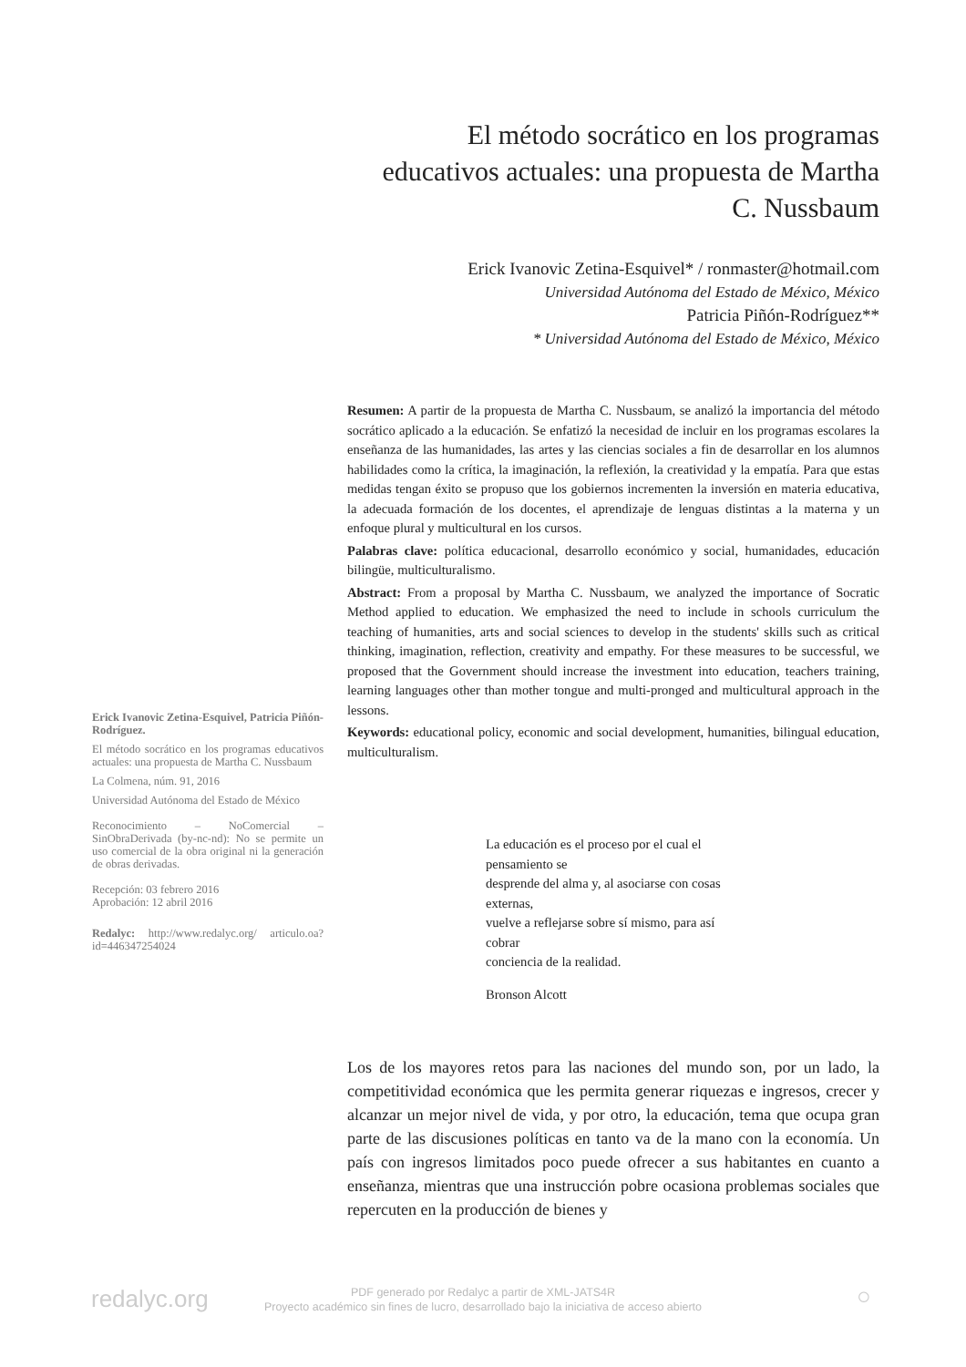El método socrático en los programas educativos actuales: una propuesta de Martha C. Nussbaum
Erick Ivanovic Zetina-Esquivel* / ronmaster@hotmail.com
Universidad Autónoma del Estado de México, México
Patricia Piñón-Rodríguez**
* Universidad Autónoma del Estado de México, México
Erick Ivanovic Zetina-Esquivel, Patricia Piñón-Rodríguez.
El método socrático en los programas educativos actuales: una propuesta de Martha C. Nussbaum
La Colmena, núm. 91, 2016
Universidad Autónoma del Estado de México
Reconocimiento – NoComercial – SinObraDerivada (by-nc-nd): No se permite un uso comercial de la obra original ni la generación de obras derivadas.
Recepción: 03 febrero 2016
Aprobación: 12 abril 2016
Redalyc: http://www.redalyc.org/ articulo.oa?id=446347254024
Resumen: A partir de la propuesta de Martha C. Nussbaum, se analizó la importancia del método socrático aplicado a la educación. Se enfatizó la necesidad de incluir en los programas escolares la enseñanza de las humanidades, las artes y las ciencias sociales a fin de desarrollar en los alumnos habilidades como la crítica, la imaginación, la reflexión, la creatividad y la empatía. Para que estas medidas tengan éxito se propuso que los gobiernos incrementen la inversión en materia educativa, la adecuada formación de los docentes, el aprendizaje de lenguas distintas a la materna y un enfoque plural y multicultural en los cursos.
Palabras clave: política educacional, desarrollo económico y social, humanidades, educación bilingüe, multiculturalismo.
Abstract: From a proposal by Martha C. Nussbaum, we analyzed the importance of Socratic Method applied to education. We emphasized the need to include in schools curriculum the teaching of humanities, arts and social sciences to develop in the students' skills such as critical thinking, imagination, reflection, creativity and empathy. For these measures to be successful, we proposed that the Government should increase the investment into education, teachers training, learning languages other than mother tongue and multi-pronged and multicultural approach in the lessons.
Keywords: educational policy, economic and social development, humanities, bilingual education, multiculturalism.
La educación es el proceso por el cual el pensamiento se
desprende del alma y, al asociarse con cosas externas,
vuelve a reflejarse sobre sí mismo, para así cobrar
conciencia de la realidad.
Bronson Alcott
Los de los mayores retos para las naciones del mundo son, por un lado, la competitividad económica que les permita generar riquezas e ingresos, crecer y alcanzar un mejor nivel de vida, y por otro, la educación, tema que ocupa gran parte de las discusiones políticas en tanto va de la mano con la economía. Un país con ingresos limitados poco puede ofrecer a sus habitantes en cuanto a enseñanza, mientras que una instrucción pobre ocasiona problemas sociales que repercuten en la producción de bienes y
redalyc.org
PDF generado por Redalyc a partir de XML-JATS4R
Proyecto académico sin fines de lucro, desarrollado bajo la iniciativa de acceso abierto
○